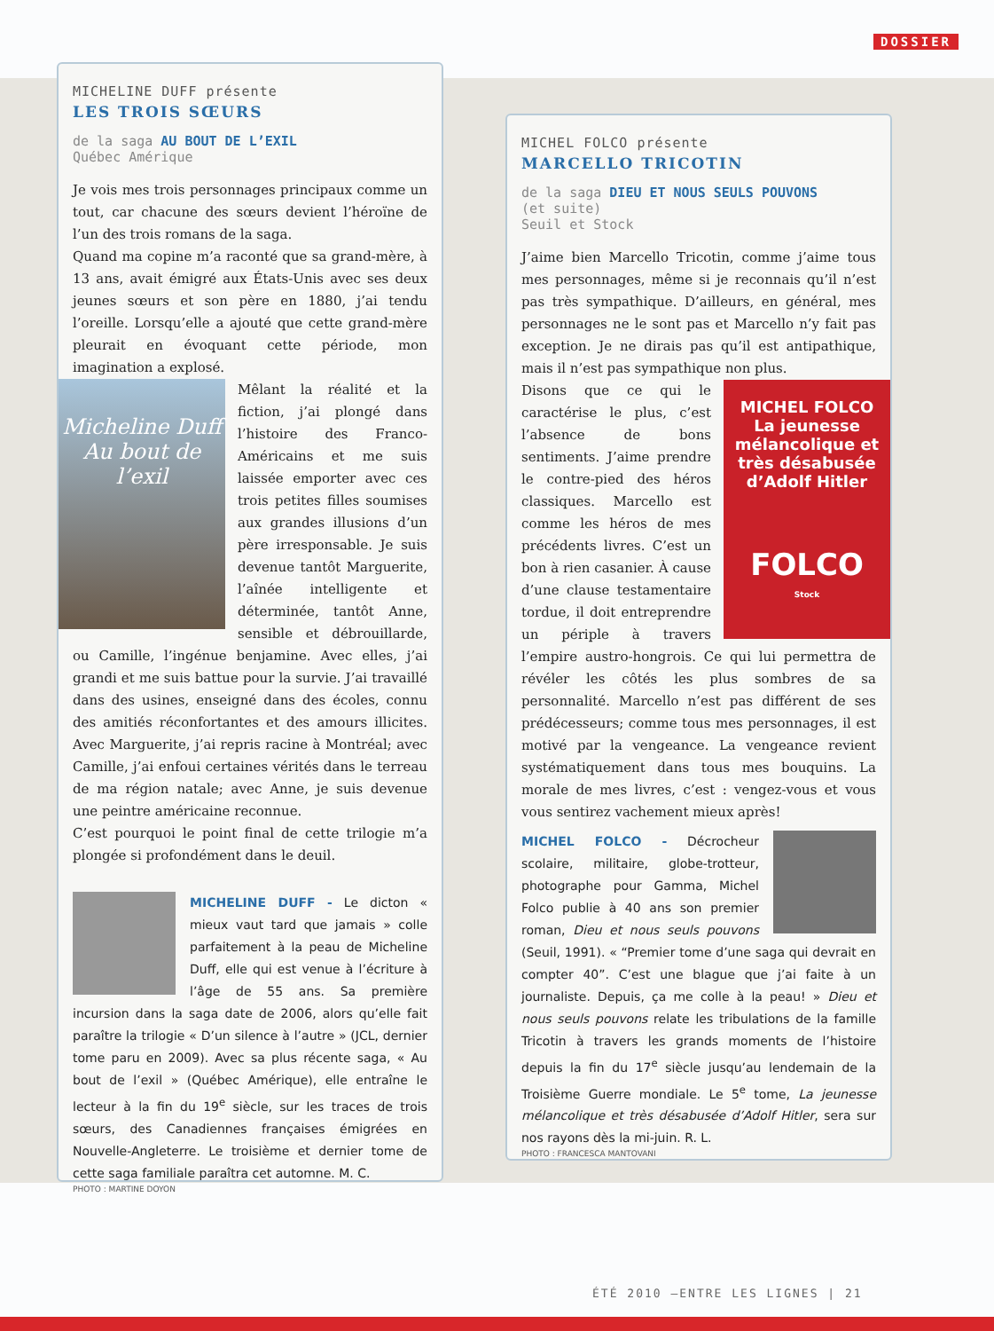DOSSIER
MICHELINE DUFF présente
LES TROIS SŒURS
de la saga AU BOUT DE L’EXIL
Québec Amérique
Je vois mes trois personnages principaux comme un tout, car chacune des sœurs devient l’héroïne de l’un des trois romans de la saga.
Quand ma copine m’a raconté que sa grand-mère, à 13 ans, avait émigré aux États-Unis avec ses deux jeunes sœurs et son père en 1880, j’ai tendu l’oreille. Lorsqu’elle a ajouté que cette grand-mère pleurait en évoquant cette période, mon imagination a explosé.
Micheline Duff
Au bout de l’exil
Mêlant la réalité et la fiction, j’ai plongé dans l’histoire des Franco-Américains et me suis laissée emporter avec ces trois petites filles soumises aux grandes illusions d’un père irresponsable. Je suis devenue tantôt Marguerite, l’aînée intelligente et déterminée, tantôt Anne, sensible et débrouillarde, ou Camille, l’ingénue benjamine. Avec elles, j’ai grandi et me suis battue pour la survie. J’ai travaillé dans des usines, enseigné dans des écoles, connu des amitiés réconfortantes et des amours illicites. Avec Marguerite, j’ai repris racine à Montréal; avec Camille, j’ai enfoui certaines vérités dans le terreau de ma région natale; avec Anne, je suis devenue une peintre américaine reconnue.
C’est pourquoi le point final de cette trilogie m’a plongée si profondément dans le deuil.
MICHELINE DUFF - Le dicton « mieux vaut tard que jamais » colle parfaitement à la peau de Micheline Duff, elle qui est venue à l’écriture à l’âge de 55 ans. Sa première incursion dans la saga date de 2006, alors qu’elle fait paraître la trilogie « D’un silence à l’autre » (JCL, dernier tome paru en 2009). Avec sa plus récente saga, « Au bout de l’exil » (Québec Amérique), elle entraîne le lecteur à la fin du 19<sup>e</sup> siècle, sur les traces de trois sœurs, des Canadiennes françaises émigrées en Nouvelle-Angleterre. Le troisième et dernier tome de cette saga familiale paraîtra cet automne. M. C.
PHOTO : MARTINE DOYON
MICHEL FOLCO présente
MARCELLO TRICOTIN
de la saga DIEU ET NOUS SEULS POUVONS
(et suite)
Seuil et Stock
J’aime bien Marcello Tricotin, comme j’aime tous mes personnages, même si je reconnais qu’il n’est pas très sympathique. D’ailleurs, en général, mes personnages ne le sont pas et Marcello n’y fait pas exception. Je ne dirais pas qu’il est antipathique, mais il n’est pas sympathique non plus.
MICHEL FOLCO
La jeunesse mélancolique et très désabusée
d’Adolf Hitler
FOLCO
Stock
Disons que ce qui le caractérise le plus, c’est l’absence de bons sentiments. J’aime prendre le contre-pied des héros classiques. Marcello est comme les héros de mes précédents livres. C’est un bon à rien casanier. À cause d’une clause testamentaire tordue, il doit entreprendre un périple à travers l’empire austro-hongrois. Ce qui lui permettra de révéler les côtés les plus sombres de sa personnalité. Marcello n’est pas différent de ses prédécesseurs; comme tous mes personnages, il est motivé par la vengeance. La vengeance revient systématiquement dans tous mes bouquins. La morale de mes livres, c’est : vengez-vous et vous vous sentirez vachement mieux après!
MICHEL FOLCO - Décrocheur scolaire, militaire, globe-trotteur, photographe pour Gamma, Michel Folco publie à 40 ans son premier roman, Dieu et nous seuls pouvons (Seuil, 1991). « “Premier tome d’une saga qui devrait en compter 40”. C’est une blague que j’ai faite à un journaliste. Depuis, ça me colle à la peau! » Dieu et nous seuls pouvons relate les tribulations de la famille Tricotin à travers les grands moments de l’histoire depuis la fin du 17<sup>e</sup> siècle jusqu’au lendemain de la Troisième Guerre mondiale. Le 5<sup>e</sup> tome, La jeunesse mélancolique et très désabusée d’Adolf Hitler, sera sur nos rayons dès la mi-juin. R. L.
PHOTO : FRANCESCA MANTOVANI
ÉTÉ 2010 —ENTRE LES LIGNES | 21